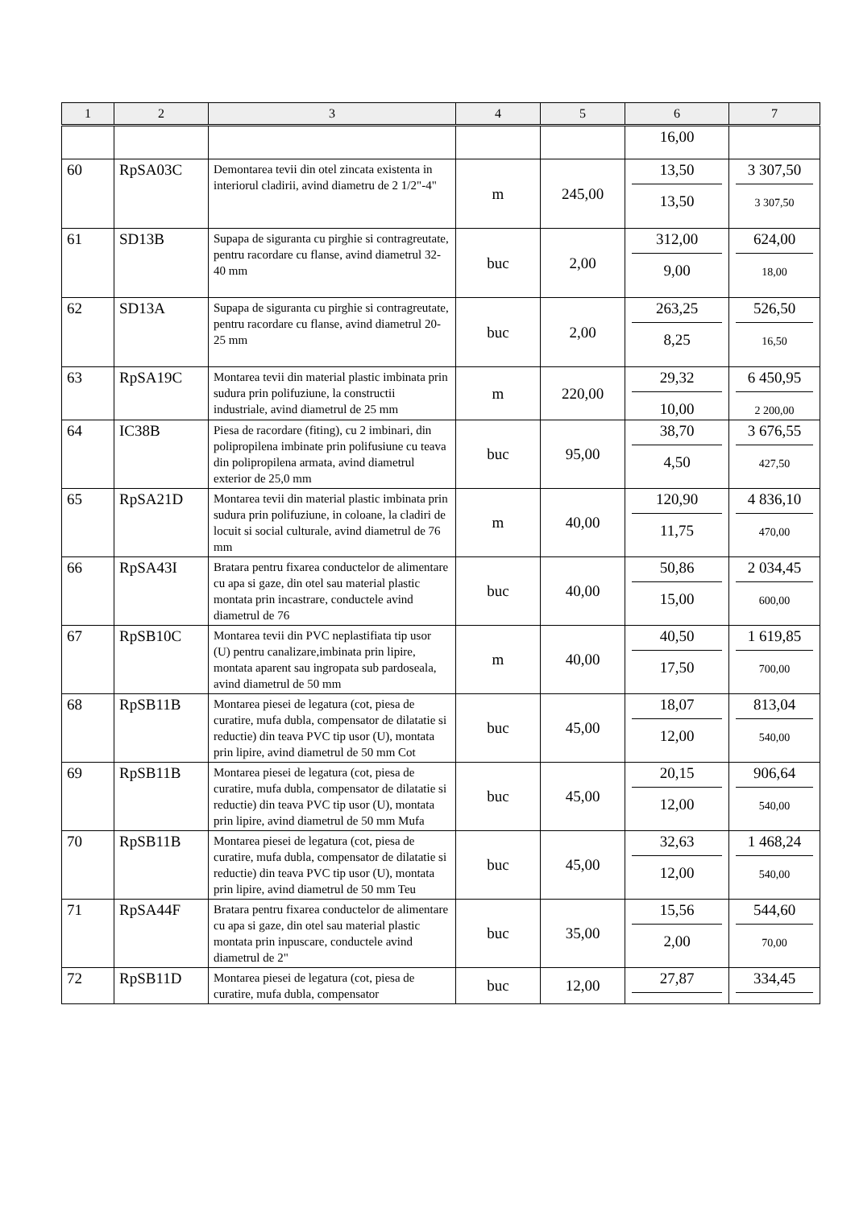| 1 | 2 | 3 | 4 | 5 | 6 | 7 |
| --- | --- | --- | --- | --- | --- | --- |
| | | | | | 16,00 | |
| 60 | RpSA03C | Demontarea tevii din otel zincata existenta in interiorul cladirii, avind diametru de 2 1/2"-4" | m | 245,00 | 13,50 13,50 | 3 307,50 3 307,50 |
| 61 | SD13B | Supapa de siguranta cu pirghie si contragreutate, pentru racordare cu flanse, avind diametrul 32-40 mm | buc | 2,00 | 312,00 9,00 | 624,00 18,00 |
| 62 | SD13A | Supapa de siguranta cu pirghie si contragreutate, pentru racordare cu flanse, avind diametrul 20-25 mm | buc | 2,00 | 263,25 8,25 | 526,50 16,50 |
| 63 | RpSA19C | Montarea tevii din material plastic imbinata prin sudura prin polifuziune, la constructii industriale, avind diametrul de 25 mm | m | 220,00 | 29,32 10,00 | 6 450,95 2 200,00 |
| 64 | IC38B | Piesa de racordare (fiting), cu 2 imbinari, din polipropilena imbinate prin polifusiune cu teava din polipropilena armata, avind diametrul exterior de 25,0 mm | buc | 95,00 | 38,70 4,50 | 3 676,55 427,50 |
| 65 | RpSA21D | Montarea tevii din material plastic imbinata prin sudura prin polifuziune, in coloane, la cladiri de locuit si social culturale, avind diametrul de 76 mm | m | 40,00 | 120,90 11,75 | 4 836,10 470,00 |
| 66 | RpSA43I | Bratara pentru fixarea conductelor de alimentare cu apa si gaze, din otel sau material plastic montata prin incastrare, conductele avind diametrul de 76 | buc | 40,00 | 50,86 15,00 | 2 034,45 600,00 |
| 67 | RpSB10C | Montarea tevii din PVC neplastifiata tip usor (U) pentru canalizare,imbinata prin lipire, montata aparent sau ingropata sub pardoseala, avind diametrul de 50 mm | m | 40,00 | 40,50 17,50 | 1 619,85 700,00 |
| 68 | RpSB11B | Montarea piesei de legatura (cot, piesa de curatire, mufa dubla, compensator de dilatatie si reductie) din teava PVC tip usor (U), montata prin lipire, avind diametrul de 50 mm Cot | buc | 45,00 | 18,07 12,00 | 813,04 540,00 |
| 69 | RpSB11B | Montarea piesei de legatura (cot, piesa de curatire, mufa dubla, compensator de dilatatie si reductie) din teava PVC tip usor (U), montata prin lipire, avind diametrul de 50 mm Mufa | buc | 45,00 | 20,15 12,00 | 906,64 540,00 |
| 70 | RpSB11B | Montarea piesei de legatura (cot, piesa de curatire, mufa dubla, compensator de dilatatie si reductie) din teava PVC tip usor (U), montata prin lipire, avind diametrul de 50 mm Teu | buc | 45,00 | 32,63 12,00 | 1 468,24 540,00 |
| 71 | RpSA44F | Bratara pentru fixarea conductelor de alimentare cu apa si gaze, din otel sau material plastic montata prin inpuscare, conductele avind diametrul de 2" | buc | 35,00 | 15,56 2,00 | 544,60 70,00 |
| 72 | RpSB11D | Montarea piesei de legatura (cot, piesa de curatire, mufa dubla, compensator | buc | 12,00 | 27,87 | 334,45 |